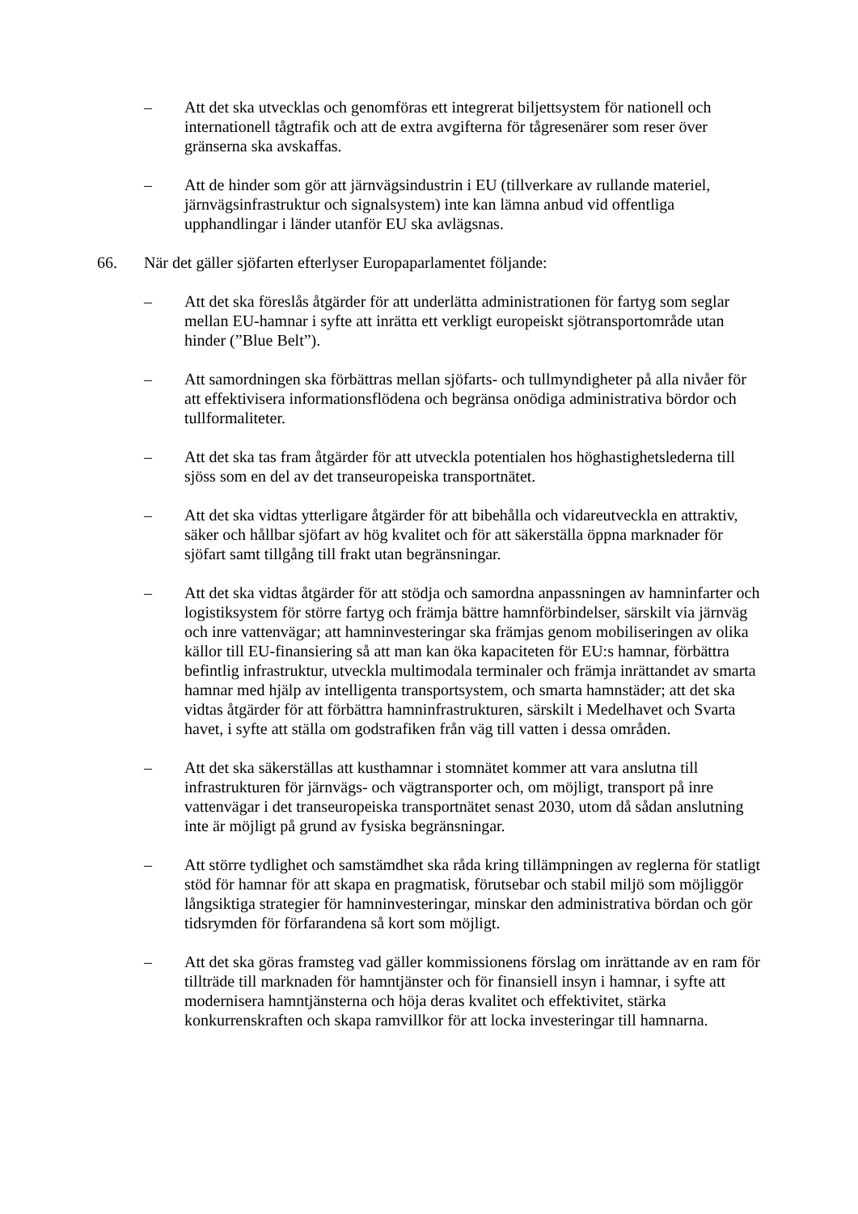– Att det ska utvecklas och genomföras ett integrerat biljettsystem för nationell och internationell tågtrafik och att de extra avgifterna för tågresenärer som reser över gränserna ska avskaffas.
– Att de hinder som gör att järnvägsindustrin i EU (tillverkare av rullande materiel, järnvägsinfrastruktur och signalsystem) inte kan lämna anbud vid offentliga upphandlingar i länder utanför EU ska avlägsnas.
66. När det gäller sjöfarten efterlyser Europaparlamentet följande:
– Att det ska föreslås åtgärder för att underlätta administrationen för fartyg som seglar mellan EU-hamnar i syfte att inrätta ett verkligt europeiskt sjötransportområde utan hinder (”Blue Belt”).
– Att samordningen ska förbättras mellan sjöfarts- och tullmyndigheter på alla nivåer för att effektivisera informationsflödena och begränsa onödiga administrativa bördor och tullformaliteter.
– Att det ska tas fram åtgärder för att utveckla potentialen hos höghastighetslederna till sjöss som en del av det transeuropeiska transportnätet.
– Att det ska vidtas ytterligare åtgärder för att bibehålla och vidareutveckla en attraktiv, säker och hållbar sjöfart av hög kvalitet och för att säkerställa öppna marknader för sjöfart samt tillgång till frakt utan begränsningar.
– Att det ska vidtas åtgärder för att stödja och samordna anpassningen av hamninfarter och logistiksystem för större fartyg och främja bättre hamnförbindelser, särskilt via järnväg och inre vattenvägar; att hamninvesteringar ska främjas genom mobiliseringen av olika källor till EU-finansiering så att man kan öka kapaciteten för EU:s hamnar, förbättra befintlig infrastruktur, utveckla multimodala terminaler och främja inrättandet av smarta hamnar med hjälp av intelligenta transportsystem, och smarta hamnstäder; att det ska vidtas åtgärder för att förbättra hamninfrastrukturen, särskilt i Medelhavet och Svarta havet, i syfte att ställa om godstrafiken från väg till vatten i dessa områden.
– Att det ska säkerställas att kusthamnar i stomnätet kommer att vara anslutna till infrastrukturen för järnvägs- och vägtransporter och, om möjligt, transport på inre vattenvägar i det transeuropeiska transportnätet senast 2030, utom då sådan anslutning inte är möjligt på grund av fysiska begränsningar.
– Att större tydlighet och samstämdhet ska råda kring tillämpningen av reglerna för statligt stöd för hamnar för att skapa en pragmatisk, förutsebar och stabil miljö som möjliggör långsiktiga strategier för hamninvesteringar, minskar den administrativa bördan och gör tidsrymden för förfarandena så kort som möjligt.
– Att det ska göras framsteg vad gäller kommissionens förslag om inrättande av en ram för tillträde till marknaden för hamntjänster och för finansiell insyn i hamnar, i syfte att modernisera hamntjänsterna och höja deras kvalitet och effektivitet, stärka konkurrenskraften och skapa ramvillkor för att locka investeringar till hamnarna.